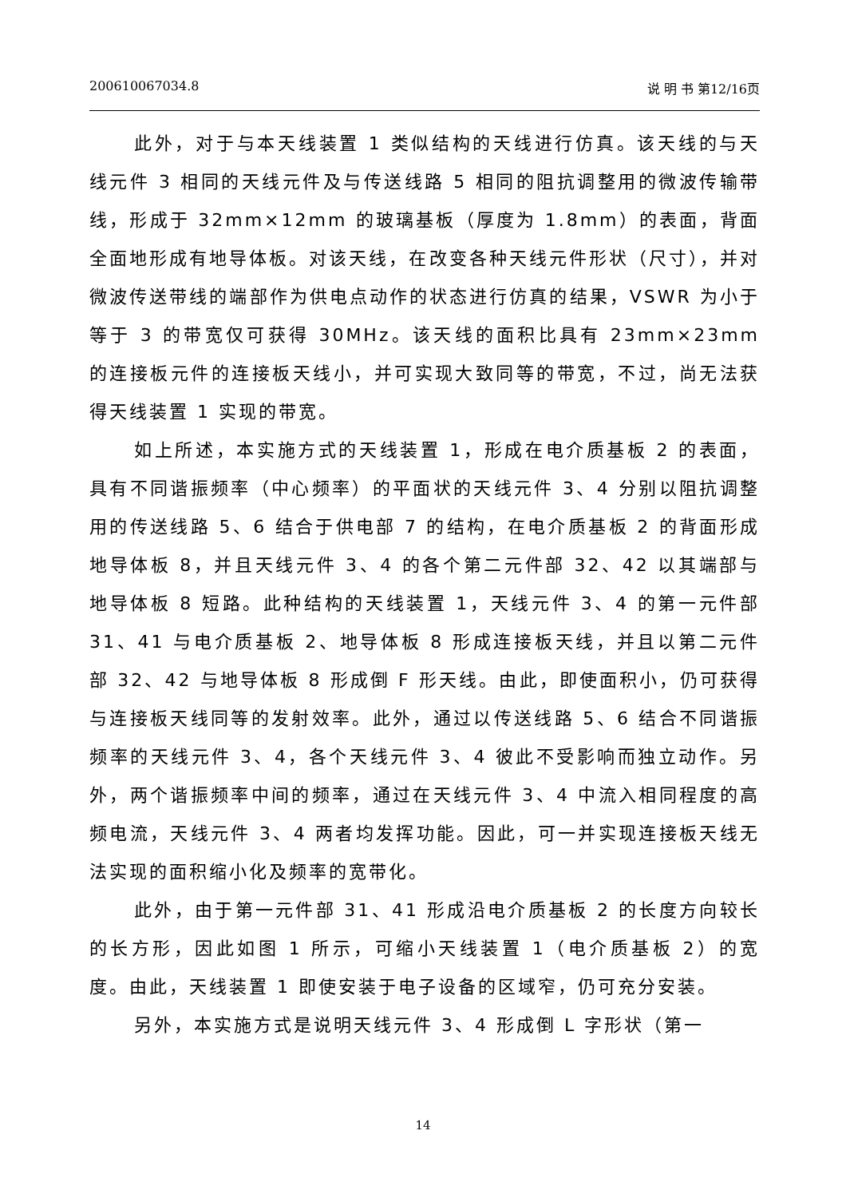200610067034.8 说 明 书 第12/16页
此外，对于与本天线装置 1 类似结构的天线进行仿真。该天线的与天线元件 3 相同的天线元件及与传送线路 5 相同的阻抗调整用的微波传输带线，形成于 32mm×12mm 的玻璃基板（厚度为 1.8mm）的表面，背面全面地形成有地导体板。对该天线，在改变各种天线元件形状（尺寸），并对微波传送带线的端部作为供电点动作的状态进行仿真的结果，VSWR 为小于等于 3 的带宽仅可获得 30MHz。该天线的面积比具有 23mm×23mm 的连接板元件的连接板天线小，并可实现大致同等的带宽，不过，尚无法获得天线装置 1 实现的带宽。
如上所述，本实施方式的天线装置 1，形成在电介质基板 2 的表面，具有不同谐振频率（中心频率）的平面状的天线元件 3、4 分别以阻抗调整用的传送线路 5、6 结合于供电部 7 的结构，在电介质基板 2 的背面形成地导体板 8，并且天线元件 3、4 的各个第二元件部 32、42 以其端部与地导体板 8 短路。此种结构的天线装置 1，天线元件 3、4 的第一元件部 31、41 与电介质基板 2、地导体板 8 形成连接板天线，并且以第二元件部 32、42 与地导体板 8 形成倒 F 形天线。由此，即使面积小，仍可获得与连接板天线同等的发射效率。此外，通过以传送线路 5、6 结合不同谐振频率的天线元件 3、4，各个天线元件 3、4 彼此不受影响而独立动作。另外，两个谐振频率中间的频率，通过在天线元件 3、4 中流入相同程度的高频电流，天线元件 3、4 两者均发挥功能。因此，可一并实现连接板天线无法实现的面积缩小化及频率的宽带化。
此外，由于第一元件部 31、41 形成沿电介质基板 2 的长度方向较长的长方形，因此如图 1 所示，可缩小天线装置 1（电介质基板 2）的宽度。由此，天线装置 1 即使安装于电子设备的区域窄，仍可充分安装。
另外，本实施方式是说明天线元件 3、4 形成倒 L 字形状（第一
14